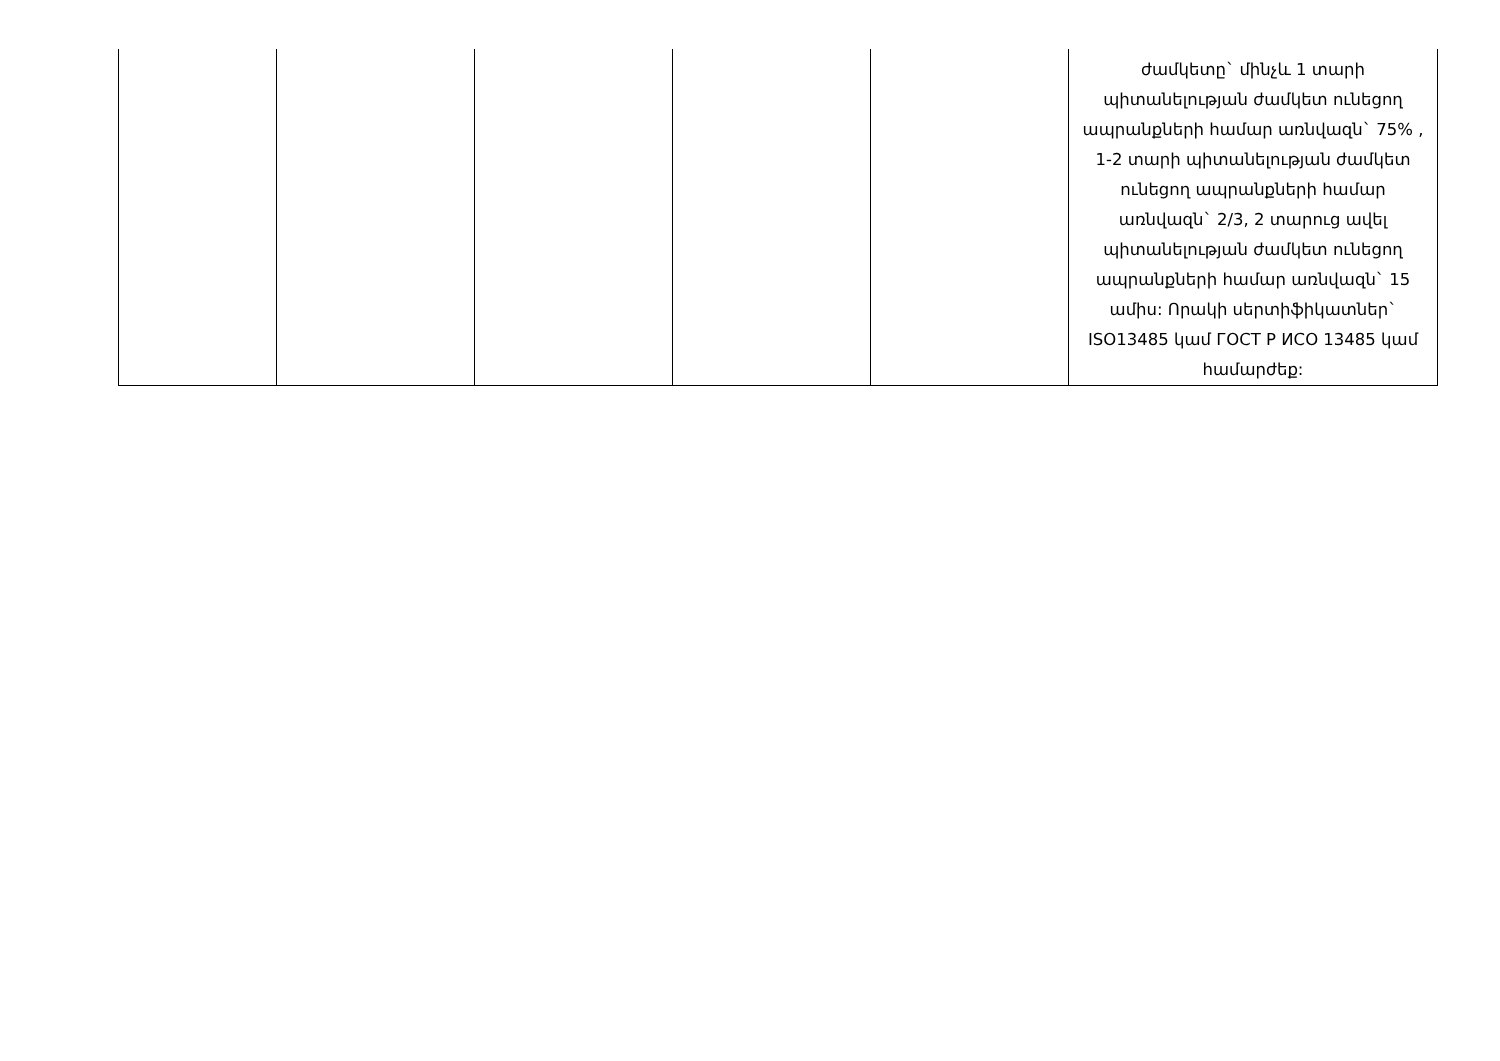| | | | | | ժամկետը` մինչև 1 տարի պիտանելության ժամկետ ունեցող ապրանքների համար առնվազն` 75% , 1-2 տարի պիտանելության ժամկետ ունեցող ապրանքների համար առնվազն` 2/3, 2 տարուց ավել պիտանելության ժամկետ ունեցող ապրանքների համար առնվազն` 15 ամիս: Որակի սերտիֆիկատներ` ISO13485 կամ ГОСТ Р ИСО 13485 կամ համարժեք: |